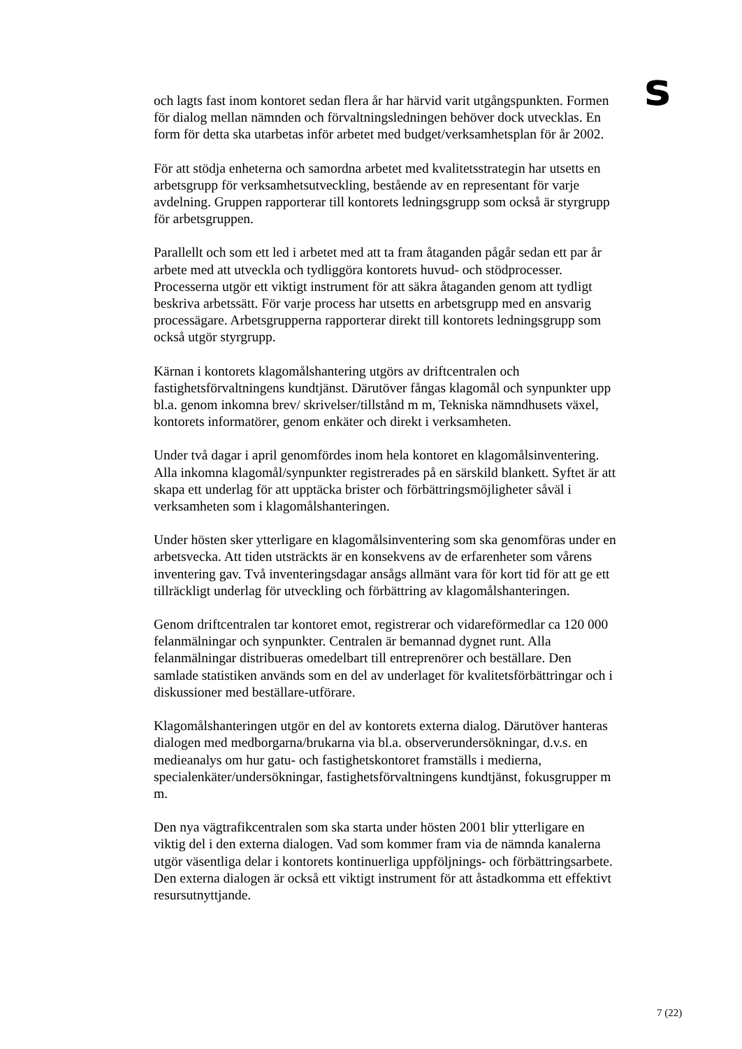s
och lagts fast inom kontoret sedan flera år har härvid varit utgångspunkten. Formen för dialog mellan nämnden och förvaltningsledningen behöver dock utvecklas. En form för detta ska utarbetas inför arbetet med budget/verksamhetsplan för år 2002.
För att stödja enheterna och samordna arbetet med kvalitetsstrategin har utsetts en arbetsgrupp för verksamhetsutveckling, bestående av en representant för varje avdelning. Gruppen rapporterar till kontorets ledningsgrupp som också är styrgrupp för arbetsgruppen.
Parallellt och som ett led i arbetet med att ta fram åtaganden pågår sedan ett par år arbete med att utveckla och tydliggöra kontorets huvud- och stödprocesser. Processerna utgör ett viktigt instrument för att säkra åtaganden genom att tydligt beskriva arbetssätt. För varje process har utsetts en arbetsgrupp med en ansvarig processägare. Arbetsgrupperna rapporterar direkt till kontorets ledningsgrupp som också utgör styrgrupp.
Kärnan i kontorets klagomålshantering utgörs av driftcentralen och fastighetsförvaltningens kundtjänst. Därutöver fångas klagomål och synpunkter upp bl.a. genom inkomna brev/ skrivelser/tillstånd m m, Tekniska nämndhusets växel, kontorets informatörer, genom enkäter och direkt i verksamheten.
Under två dagar i april genomfördes inom hela kontoret en klagomålsinventering. Alla inkomna klagomål/synpunkter registrerades på en särskild blankett. Syftet är att skapa ett underlag för att upptäcka brister och förbättringsmöjligheter såväl i verksamheten som i klagomålshanteringen.
Under hösten sker ytterligare en klagomålsinventering som ska genomföras under en arbetsvecka. Att tiden utsträckts är en konsekvens av de erfarenheter som vårens inventering gav. Två inventeringsdagar ansågs allmänt vara för kort tid för att ge ett tillräckligt underlag för utveckling och förbättring av klagomålshanteringen.
Genom driftcentralen tar kontoret emot, registrerar och vidareförmedlar ca 120 000 felanmälningar och synpunkter. Centralen är bemannad dygnet runt. Alla felanmälningar distribueras omedelbart till entreprenörer och beställare. Den samlade statistiken används som en del av underlaget för kvalitetsförbättringar och i diskussioner med beställare-utförare.
Klagomålshanteringen utgör en del av kontorets externa dialog. Därutöver hanteras dialogen med medborgarna/brukarna via bl.a. observerundersökningar, d.v.s. en medieanalys om hur gatu- och fastighetskontoret framställs i medierna, specialenkäter/undersökningar, fastighetsförvaltningens kundtjänst, fokusgrupper m m.
Den nya vägtrafikcentralen som ska starta under hösten 2001 blir ytterligare en viktig del i den externa dialogen. Vad som kommer fram via de nämnda kanalerna utgör väsentliga delar i kontorets kontinuerliga uppföljnings- och förbättringsarbete. Den externa dialogen är också ett viktigt instrument för att åstadkomma ett effektivt resursutnyttjande.
7 (22)